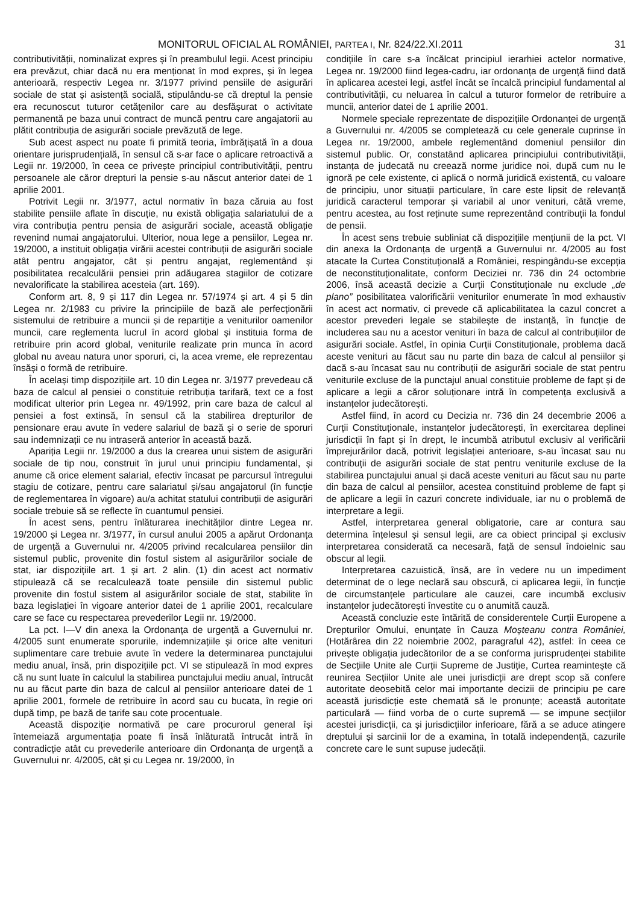MONITORUL OFICIAL AL ROMÂNIEI, PARTEA I, Nr. 824/22.XI.2011 31
contributivității, nominalizat expres și în preambulul legii. Acest principiu era prevăzut, chiar dacă nu era menționat în mod expres, și în legea anterioară, respectiv Legea nr. 3/1977 privind pensiile de asigurări sociale de stat și asistență socială, stipulându-se că dreptul la pensie era recunoscut tuturor cetățenilor care au desfășurat o activitate permanentă pe baza unui contract de muncă pentru care angajatorii au plătit contribuția de asigurări sociale prevăzută de lege.
Sub acest aspect nu poate fi primită teoria, îmbrățișată în a doua orientare jurisprudențială, în sensul că s-ar face o aplicare retroactivă a Legii nr. 19/2000, în ceea ce privește principiul contributivității, pentru persoanele ale căror drepturi la pensie s-au născut anterior datei de 1 aprilie 2001.
Potrivit Legii nr. 3/1977, actul normativ în baza căruia au fost stabilite pensiile aflate în discuție, nu există obligația salariatului de a vira contribuția pentru pensia de asigurări sociale, această obligație revenind numai angajatorului. Ulterior, noua lege a pensiilor, Legea nr. 19/2000, a instituit obligația virării acestei contribuții de asigurări sociale atât pentru angajator, cât și pentru angajat, reglementând și posibilitatea recalculării pensiei prin adăugarea stagiilor de cotizare nevalorificate la stabilirea acesteia (art. 169).
Conform art. 8, 9 și 117 din Legea nr. 57/1974 și art. 4 și 5 din Legea nr. 2/1983 cu privire la principiile de bază ale perfecționării sistemului de retribuire a muncii și de repartiție a veniturilor oamenilor muncii, care reglementa lucrul în acord global și instituia forma de retribuire prin acord global, veniturile realizate prin munca în acord global nu aveau natura unor sporuri, ci, la acea vreme, ele reprezentau însăși o formă de retribuire.
În același timp dispozițiile art. 10 din Legea nr. 3/1977 prevedeau că baza de calcul al pensiei o constituie retribuția tarifară, text ce a fost modificat ulterior prin Legea nr. 49/1992, prin care baza de calcul al pensiei a fost extinsă, în sensul că la stabilirea drepturilor de pensionare erau avute în vedere salariul de bază și o serie de sporuri sau indemnizații ce nu intraseră anterior în această bază.
Apariția Legii nr. 19/2000 a dus la crearea unui sistem de asigurări sociale de tip nou, construit în jurul unui principiu fundamental, și anume că orice element salarial, efectiv încasat pe parcursul întregului stagiu de cotizare, pentru care salariatul și/sau angajatorul (în funcție de reglementarea în vigoare) au/a achitat statului contribuții de asigurări sociale trebuie să se reflecte în cuantumul pensiei.
În acest sens, pentru înlăturarea inechităților dintre Legea nr. 19/2000 și Legea nr. 3/1977, în cursul anului 2005 a apărut Ordonanța de urgență a Guvernului nr. 4/2005 privind recalcularea pensiilor din sistemul public, provenite din fostul sistem al asigurărilor sociale de stat, iar dispozițiile art. 1 și art. 2 alin. (1) din acest act normativ stipulează că se recalculează toate pensiile din sistemul public provenite din fostul sistem al asigurărilor sociale de stat, stabilite în baza legislației în vigoare anterior datei de 1 aprilie 2001, recalculare care se face cu respectarea prevederilor Legii nr. 19/2000.
La pct. I—V din anexa la Ordonanța de urgență a Guvernului nr. 4/2005 sunt enumerate sporurile, indemnizațiile și orice alte venituri suplimentare care trebuie avute în vedere la determinarea punctajului mediu anual, însă, prin dispozițiile pct. VI se stipulează în mod expres că nu sunt luate în calculul la stabilirea punctajului mediu anual, întrucât nu au făcut parte din baza de calcul al pensiilor anterioare datei de 1 aprilie 2001, formele de retribuire în acord sau cu bucata, în regie ori după timp, pe bază de tarife sau cote procentuale.
Această dispoziție normativă pe care procurorul general își întemeiază argumentația poate fi însă înlăturată întrucât intră în contradicție atât cu prevederile anterioare din Ordonanța de urgență a Guvernului nr. 4/2005, cât și cu Legea nr. 19/2000, în
condițiile în care s-a încălcat principiul ierarhiei actelor normative, Legea nr. 19/2000 fiind legea-cadru, iar ordonanța de urgență fiind dată în aplicarea acestei legi, astfel încât se încalcă principiul fundamental al contributivității, cu neluarea în calcul a tuturor formelor de retribuire a muncii, anterior datei de 1 aprilie 2001.
Normele speciale reprezentate de dispozițiile Ordonanței de urgență a Guvernului nr. 4/2005 se completează cu cele generale cuprinse în Legea nr. 19/2000, ambele reglementând domeniul pensiilor din sistemul public. Or, constatând aplicarea principiului contributivității, instanța de judecată nu creează norme juridice noi, după cum nu le ignoră pe cele existente, ci aplică o normă juridică existentă, cu valoare de principiu, unor situații particulare, în care este lipsit de relevanță juridică caracterul temporar și variabil al unor venituri, câtă vreme, pentru acestea, au fost reținute sume reprezentând contribuții la fondul de pensii.
În acest sens trebuie subliniat că dispozițiile mențiunii de la pct. VI din anexa la Ordonanța de urgență a Guvernului nr. 4/2005 au fost atacate la Curtea Constituțională a României, respingându-se excepția de neconstituționalitate, conform Deciziei nr. 736 din 24 octombrie 2006, însă această decizie a Curții Constituționale nu exclude „de plano” posibilitatea valorificării veniturilor enumerate în mod exhaustiv în acest act normativ, ci prevede că aplicabilitatea la cazul concret a acestor prevederi legale se stabilește de instanță, în funcție de includerea sau nu a acestor venituri în baza de calcul al contribuțiilor de asigurări sociale. Astfel, în opinia Curții Constituționale, problema dacă aceste venituri au făcut sau nu parte din baza de calcul al pensiilor și dacă s-au încasat sau nu contribuții de asigurări sociale de stat pentru veniturile excluse de la punctajul anual constituie probleme de fapt și de aplicare a legii a căror soluționare intră în competența exclusivă a instanțelor judecătorești.
Astfel fiind, în acord cu Decizia nr. 736 din 24 decembrie 2006 a Curții Constituționale, instanțelor judecătorești, în exercitarea deplinei jurisdicții în fapt și în drept, le incumbă atributul exclusiv al verificării împrejurărilor dacă, potrivit legislației anterioare, s-au încasat sau nu contribuții de asigurări sociale de stat pentru veniturile excluse de la stabilirea punctajului anual și dacă aceste venituri au făcut sau nu parte din baza de calcul al pensiilor, acestea constituind probleme de fapt și de aplicare a legii în cazuri concrete individuale, iar nu o problemă de interpretare a legii.
Astfel, interpretarea general obligatorie, care ar contura sau determina înțelesul și sensul legii, are ca obiect principal și exclusiv interpretarea considerată ca necesară, față de sensul îndoielnic sau obscur al legii.
Interpretarea cazuistică, însă, are în vedere nu un impediment determinat de o lege neclară sau obscură, ci aplicarea legii, în funcție de circumstanțele particulare ale cauzei, care incumbă exclusiv instanțelor judecătorești învestite cu o anumită cauză.
Această concluzie este întărită de considerentele Curții Europene a Drepturilor Omului, enunțate în Cauza Moșteanu contra României, (Hotărârea din 22 noiembrie 2002, paragraful 42), astfel: în ceea ce privește obligația judecătorilor de a se conforma jurisprudenței stabilite de Secțiile Unite ale Curții Supreme de Justiție, Curtea reamintește că reunirea Secțiilor Unite ale unei jurisdicții are drept scop să confere autoritate deosebită celor mai importante decizii de principiu pe care această jurisdicție este chemată să le pronunțe; această autoritate particulară — fiind vorba de o curte supremă — se impune secțiilor acestei jurisdicții, ca și jurisdicțiilor inferioare, fără a se aduce atingere dreptului și sarcinii lor de a examina, în totală independență, cazurile concrete care le sunt supuse judecății.